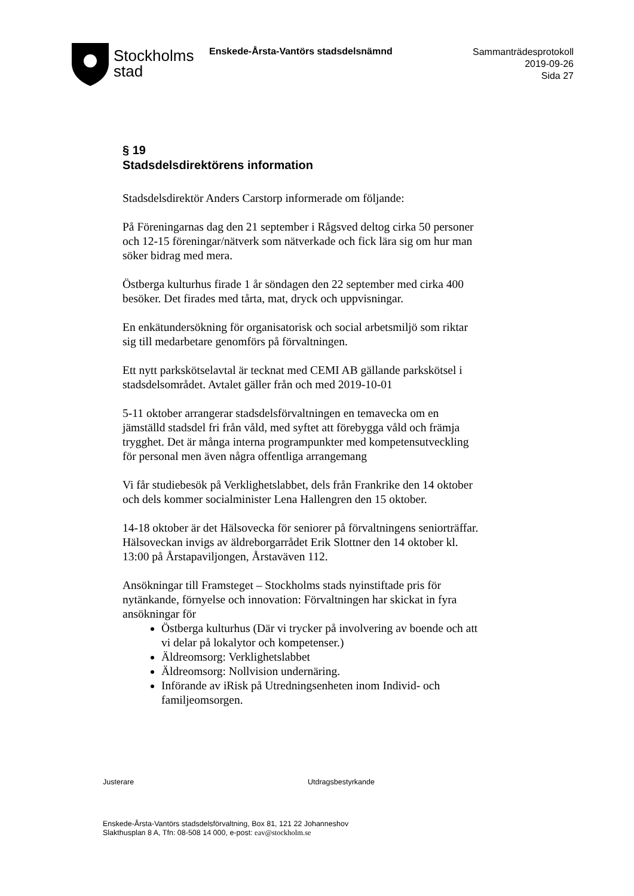Stockholms
stad
Enskede-Årsta-Vantörs stadsdelsnämnd
Sammanträdesprotokoll
2019-09-26
Sida 27
§ 19
Stadsdelsdirektörens information
Stadsdelsdirektör Anders Carstorp informerade om följande:
På Föreningarnas dag den 21 september i Rågsved deltog cirka 50 personer och 12-15 föreningar/nätverk som nätverkade och fick lära sig om hur man söker bidrag med mera.
Östberga kulturhus firade 1 år söndagen den 22 september med cirka 400 besöker. Det firades med tårta, mat, dryck och uppvisningar.
En enkätundersökning för organisatorisk och social arbetsmiljö som riktar sig till medarbetare genomförs på förvaltningen.
Ett nytt parkskötselavtal är tecknat med CEMI AB gällande parkskötsel i stadsdelsområdet. Avtalet gäller från och med 2019-10-01
5-11 oktober arrangerar stadsdelsförvaltningen en temavecka om en jämställd stadsdel fri från våld, med syftet att förebygga våld och främja trygghet. Det är många interna programpunkter med kompetensutveckling för personal men även några offentliga arrangemang
Vi får studiebesök på Verklighetslabbet, dels från Frankrike den 14 oktober och dels kommer socialminister Lena Hallengren den 15 oktober.
14-18 oktober är det Hälsovecka för seniorer på förvaltningens seniorträffar. Hälsoveckan invigs av äldreborgarrådet Erik Slottner den 14 oktober kl. 13:00 på Årstapaviljongen, Årstaväven 112.
Ansökningar till Framsteget – Stockholms stads nyinstiftade pris för nytänkande, förnyelse och innovation: Förvaltningen har skickat in fyra ansökningar för
Östberga kulturhus (Där vi trycker på involvering av boende och att vi delar på lokalytor och kompetenser.)
Äldreomsorg: Verklighetslabbet
Äldreomsorg: Nollvision undernäring.
Införande av iRisk på Utredningsenheten inom Individ- och familjeomsorgen.
Justerare Utdragsbestyrkande
Enskede-Årsta-Vantörs stadsdelsförvaltning, Box 81, 121 22 Johanneshov
Slakthusplan 8 A, Tfn: 08-508 14 000, e-post: eav@stockholm.se